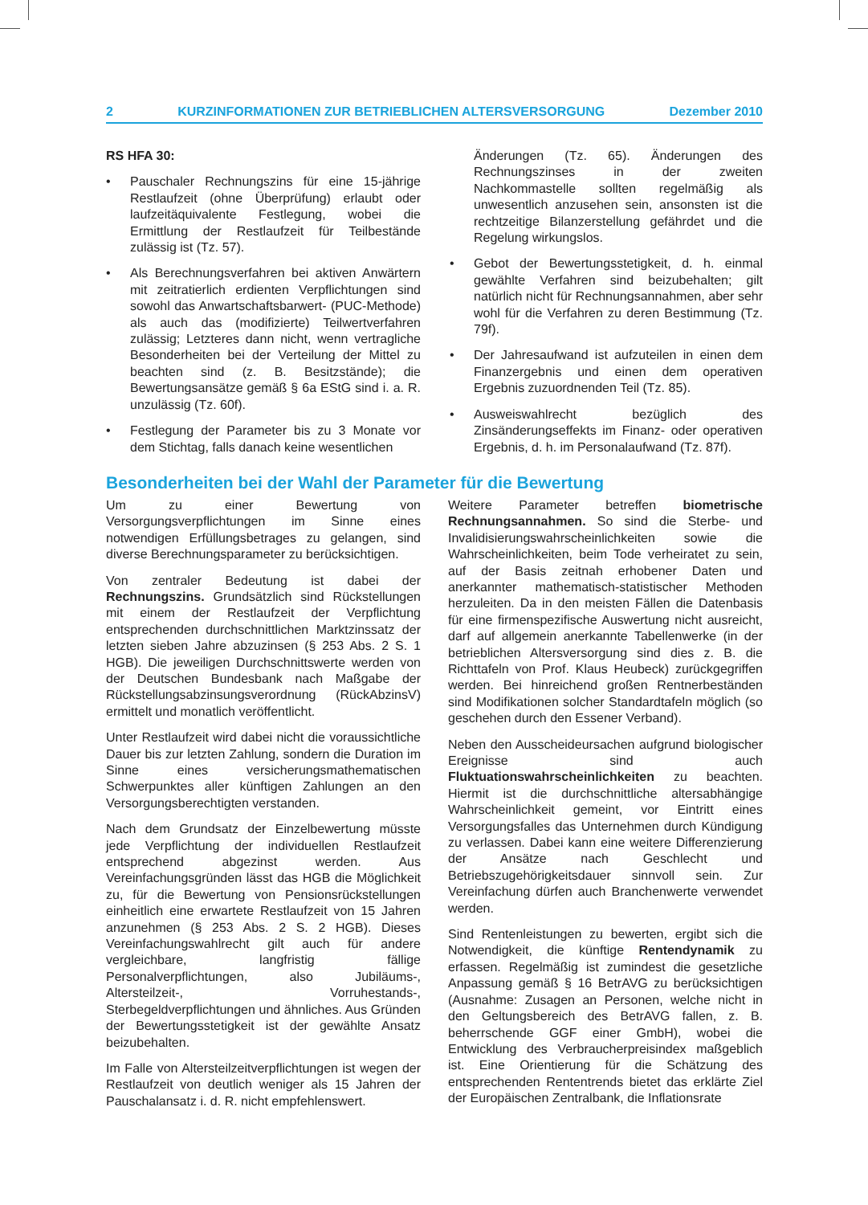2 KURZINFORMATIONEN ZUR BETRIEBLICHEN ALTERSVERSORGUNG Dezember 2010
RS HFA 30:
• Pauschaler Rechnungszins für eine 15-jährige Restlaufzeit (ohne Überprüfung) erlaubt oder laufzeitäquivalente Festlegung, wobei die Ermittlung der Restlaufzeit für Teilbestände zulässig ist (Tz. 57).
• Als Berechnungsverfahren bei aktiven Anwärtern mit zeitratierlich erdienten Verpflichtungen sind sowohl das Anwartschaftsbarwert- (PUC-Methode) als auch das (modifizierte) Teilwertverfahren zulässig; Letzteres dann nicht, wenn vertragliche Besonderheiten bei der Verteilung der Mittel zu beachten sind (z. B. Besitzstände); die Bewertungsansätze gemäß § 6a EStG sind i. a. R. unzulässig (Tz. 60f).
• Festlegung der Parameter bis zu 3 Monate vor dem Stichtag, falls danach keine wesentlichen
Änderungen (Tz. 65). Änderungen des Rechnungszinses in der zweiten Nachkommastelle sollten regelmäßig als unwesentlich anzusehen sein, ansonsten ist die rechtzeitige Bilanzerstellung gefährdet und die Regelung wirkungslos.
• Gebot der Bewertungsstetigkeit, d. h. einmal gewählte Verfahren sind beizubehalten; gilt natürlich nicht für Rechnungsannahmen, aber sehr wohl für die Verfahren zu deren Bestimmung (Tz. 79f).
• Der Jahresaufwand ist aufzuteilen in einen dem Finanzergebnis und einen dem operativen Ergebnis zuzuordnenden Teil (Tz. 85).
• Ausweiswahlrecht bezüglich des Zinsänderungseffekts im Finanz- oder operativen Ergebnis, d. h. im Personalaufwand (Tz. 87f).
Besonderheiten bei der Wahl der Parameter für die Bewertung
Um zu einer Bewertung von Versorgungsverpflichtungen im Sinne eines notwendigen Erfüllungsbetrages zu gelangen, sind diverse Berechnungsparameter zu berücksichtigen.
Von zentraler Bedeutung ist dabei der Rechnungszins. Grundsätzlich sind Rückstellungen mit einem der Restlaufzeit der Verpflichtung entsprechenden durchschnittlichen Marktzinssatz der letzten sieben Jahre abzuzinsen (§ 253 Abs. 2 S. 1 HGB). Die jeweiligen Durchschnittswerte werden von der Deutschen Bundesbank nach Maßgabe der Rückstellungsabzinsungsverordnung (RückAbzinsV) ermittelt und monatlich veröffentlicht.
Unter Restlaufzeit wird dabei nicht die voraussichtliche Dauer bis zur letzten Zahlung, sondern die Duration im Sinne eines versicherungsmathematischen Schwerpunktes aller künftigen Zahlungen an den Versorgungsberechtigten verstanden.
Nach dem Grundsatz der Einzelbewertung müsste jede Verpflichtung der individuellen Restlaufzeit entsprechend abgezinst werden. Aus Vereinfachungsgründen lässt das HGB die Möglichkeit zu, für die Bewertung von Pensionsrückstellungen einheitlich eine erwartete Restlaufzeit von 15 Jahren anzunehmen (§ 253 Abs. 2 S. 2 HGB). Dieses Vereinfachungswahlrecht gilt auch für andere vergleichbare, langfristig fällige Personalverpflichtungen, also Jubiläums-, Altersteilzeit-, Vorruhestands-, Sterbegeldverpflichtungen und ähnliches. Aus Gründen der Bewertungsstetigkeit ist der gewählte Ansatz beizubehalten.
Im Falle von Altersteilzeitverpflichtungen ist wegen der Restlaufzeit von deutlich weniger als 15 Jahren der Pauschalansatz i. d. R. nicht empfehlenswert.
Weitere Parameter betreffen biometrische Rechnungsannahmen. So sind die Sterbe- und Invalidisierungswahrscheinlichkeiten sowie die Wahrscheinlichkeiten, beim Tode verheiratet zu sein, auf der Basis zeitnah erhobener Daten und anerkannter mathematisch-statistischer Methoden herzuleiten. Da in den meisten Fällen die Datenbasis für eine firmenspezifische Auswertung nicht ausreicht, darf auf allgemein anerkannte Tabellenwerke (in der betrieblichen Altersversorgung sind dies z. B. die Richttafeln von Prof. Klaus Heubeck) zurückgegriffen werden. Bei hinreichend großen Rentnerbeständen sind Modifikationen solcher Standardtafeln möglich (so geschehen durch den Essener Verband).
Neben den Ausscheideursachen aufgrund biologischer Ereignisse sind auch Fluktuationswahrscheinlichkeiten zu beachten. Hiermit ist die durchschnittliche altersabhängige Wahrscheinlichkeit gemeint, vor Eintritt eines Versorgungsfalles das Unternehmen durch Kündigung zu verlassen. Dabei kann eine weitere Differenzierung der Ansätze nach Geschlecht und Betriebszugehörigkeitsdauer sinnvoll sein. Zur Vereinfachung dürfen auch Branchenwerte verwendet werden.
Sind Rentenleistungen zu bewerten, ergibt sich die Notwendigkeit, die künftige Rentendynamik zu erfassen. Regelmäßig ist zumindest die gesetzliche Anpassung gemäß § 16 BetrAVG zu berücksichtigen (Ausnahme: Zusagen an Personen, welche nicht in den Geltungsbereich des BetrAVG fallen, z. B. beherrschende GGF einer GmbH), wobei die Entwicklung des Verbraucherpreisindex maßgeblich ist. Eine Orientierung für die Schätzung des entsprechenden Rententrends bietet das erklärte Ziel der Europäischen Zentralbank, die Inflationsrate